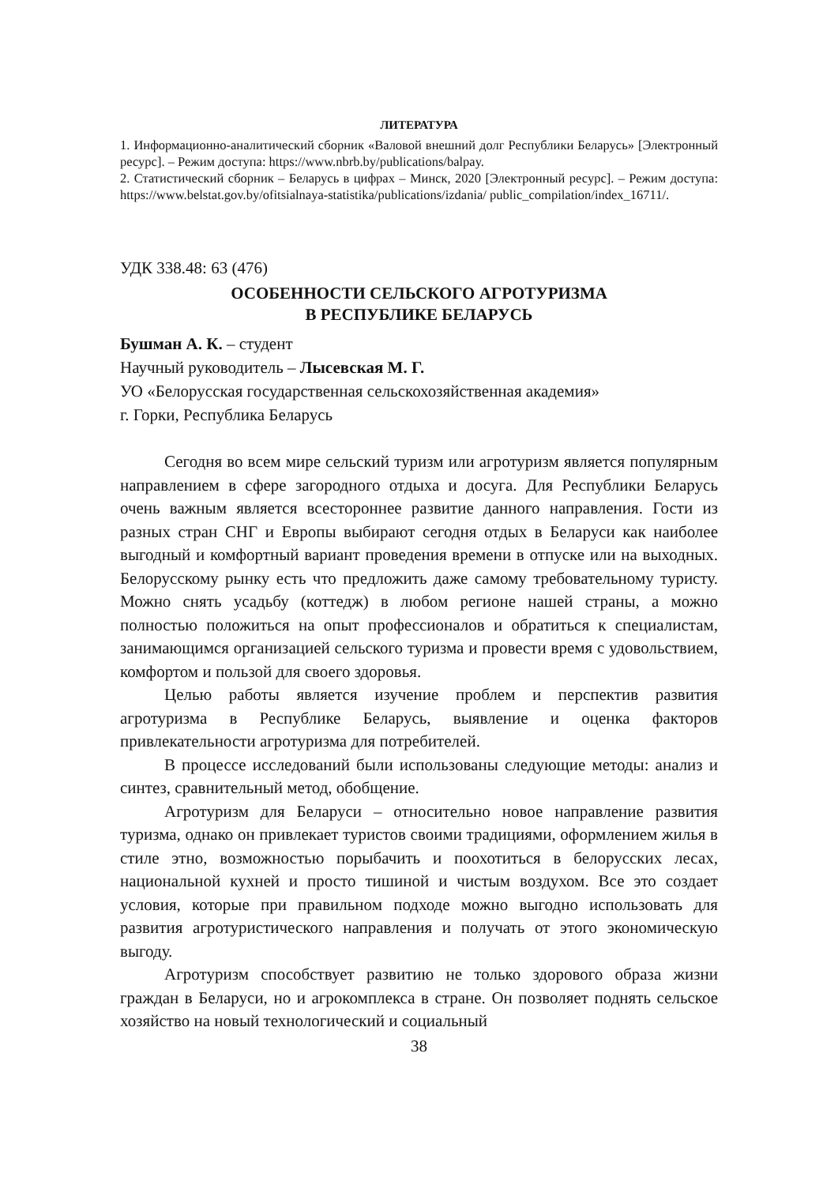ЛИТЕРАТУРА
1. Информационно-аналитический сборник «Валовой внешний долг Республики Беларусь» [Электронный ресурс]. – Режим доступа: https://www.nbrb.by/publications/balpay.
2. Статистический сборник – Беларусь в цифрах – Минск, 2020 [Электронный ресурс]. – Режим доступа: https://www.belstat.gov.by/ofitsialnaya-statistika/publications/izdania/ public_compilation/index_16711/.
УДК 338.48: 63 (476)
ОСОБЕННОСТИ СЕЛЬСКОГО АГРОТУРИЗМА
В РЕСПУБЛИКЕ БЕЛАРУСЬ
Бушман А. К. – студент
Научный руководитель – Лысевская М. Г.
УО «Белорусская государственная сельскохозяйственная академия»
г. Горки, Республика Беларусь
Сегодня во всем мире сельский туризм или агротуризм является популярным направлением в сфере загородного отдыха и досуга. Для Республики Беларусь очень важным является всестороннее развитие данного направления. Гости из разных стран СНГ и Европы выбирают сегодня отдых в Беларуси как наиболее выгодный и комфортный вариант проведения времени в отпуске или на выходных. Белорусскому рынку есть что предложить даже самому требовательному туристу. Можно снять усадьбу (коттедж) в любом регионе нашей страны, а можно полностью положиться на опыт профессионалов и обратиться к специалистам, занимающимся организацией сельского туризма и провести время с удовольствием, комфортом и пользой для своего здоровья.
Целью работы является изучение проблем и перспектив развития агротуризма в Республике Беларусь, выявление и оценка факторов привлекательности агротуризма для потребителей.
В процессе исследований были использованы следующие методы: анализ и синтез, сравнительный метод, обобщение.
Агротуризм для Беларуси – относительно новое направление развития туризма, однако он привлекает туристов своими традициями, оформлением жилья в стиле этно, возможностью порыбачить и поохотиться в белорусских лесах, национальной кухней и просто тишиной и чистым воздухом. Все это создает условия, которые при правильном подходе можно выгодно использовать для развития агротуристического направления и получать от этого экономическую выгоду.
Агротуризм способствует развитию не только здорового образа жизни граждан в Беларуси, но и агрокомплекса в стране. Он позволяет поднять сельское хозяйство на новый технологический и социальный
38